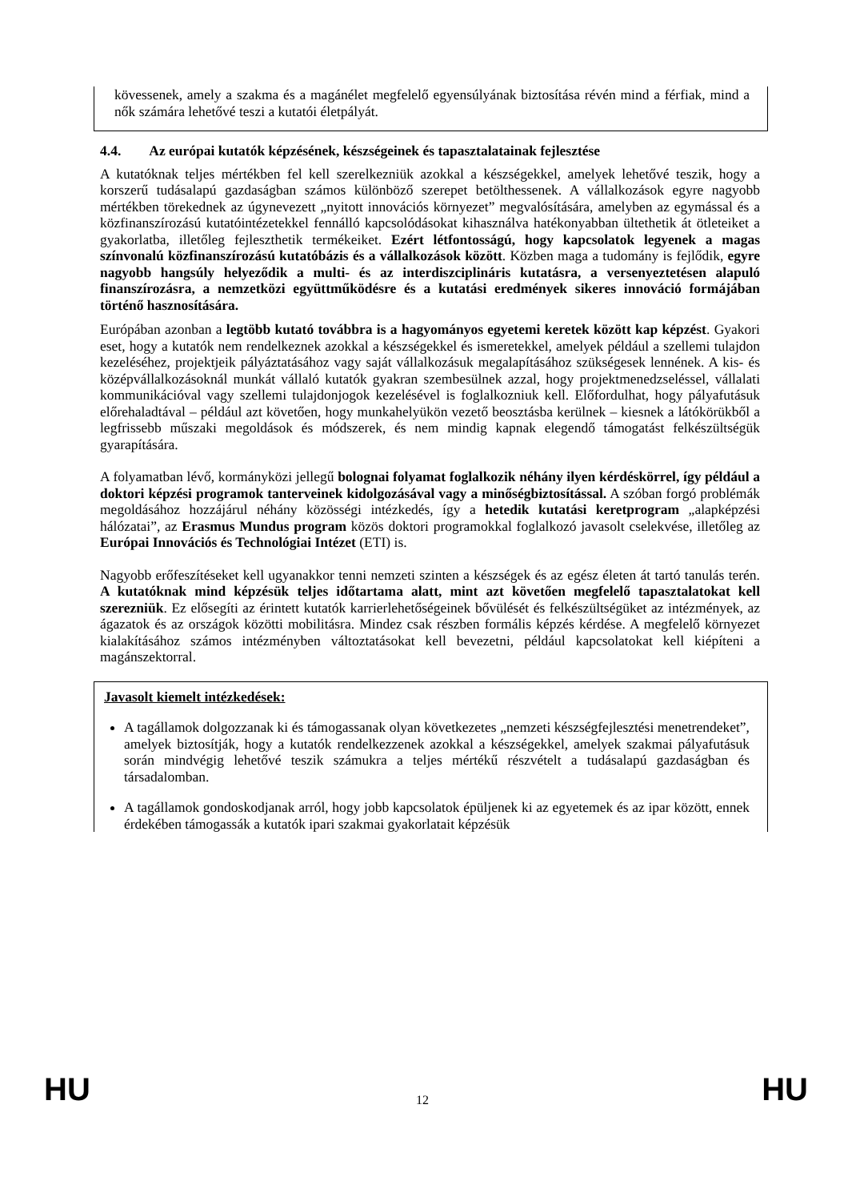kövessenek, amely a szakma és a magánélet megfelelő egyensúlyának biztosítása révén mind a férfiak, mind a nők számára lehetővé teszi a kutatói életpályát.
4.4. Az európai kutatók képzésének, készségeinek és tapasztalatainak fejlesztése
A kutatóknak teljes mértékben fel kell szerelkezniük azokkal a készségekkel, amelyek lehetővé teszik, hogy a korszerű tudásalapú gazdaságban számos különböző szerepet betölthessenek. A vállalkozások egyre nagyobb mértékben törekednek az úgynevezett „nyitott innovációs környezet” megvalósítására, amelyben az egymással és a közfinanszírozású kutatóintézetekkel fennálló kapcsolódásokat kihasználva hatékonyabban ültethetik át ötleteiket a gyakorlatba, illetőleg fejleszthetik termékeiket. Ezért létfontosságú, hogy kapcsolatok legyenek a magas színvonalú közfinanszírozású kutatóbázis és a vállalkozások között. Közben maga a tudomány is fejlődik, egyre nagyobb hangsúly helyeződik a multi- és az interdiszciplináris kutatásra, a versenyeztetésen alapuló finanszírozásra, a nemzetközi együttműködésre és a kutatási eredmények sikeres innováció formájában történő hasznosítására.
Európában azonban a legtöbb kutató továbbra is a hagyományos egyetemi keretek között kap képzést. Gyakori eset, hogy a kutatók nem rendelkeznek azokkal a készségekkel és ismeretekkel, amelyek például a szellemi tulajdon kezeléséhez, projektjeik pályáztatásához vagy saját vállalkozásuk megalapításához szükségesek lennének. A kis- és középvállalkozásoknál munkát vállaló kutatók gyakran szembesülnek azzal, hogy projektmenedzseléssel, vállalati kommunikációval vagy szellemi tulajdonjogok kezelésével is foglalkozniuk kell. Előfordulhat, hogy pályafutásuk előrehaladtával – például azt követően, hogy munkahelyükön vezető beosztásba kerülnek – kiesnek a látókörükből a legfrissebb műszaki megoldások és módszerek, és nem mindig kapnak elegendő támogatást felkészültségük gyarapítására.
A folyamatban lévő, kormányközi jellegű bolognai folyamat foglalkozik néhány ilyen kérdéskörrel, így például a doktori képzési programok tanterveinek kidolgozásával vagy a minőségbiztosítással. A szóban forgó problémák megoldásához hozzájárul néhány közösségi intézkedés, így a hetedik kutatási keretprogram „alapképzési hálózatai”, az Erasmus Mundus program közös doktori programokkal foglalkozó javasolt cselekvése, illetőleg az Európai Innovációs és Technológiai Intézet (ETI) is.
Nagyobb erőfeszítéseket kell ugyanakkor tenni nemzeti szinten a készségek és az egész életen át tartó tanulás terén. A kutatóknak mind képzésük teljes időtartama alatt, mint azt követően megfelelő tapasztalatokat kell szerezniük. Ez elősegíti az érintett kutatók karrierlehetőségeinek bővülését és felkészültségüket az intézmények, az ágazatok és az országok közötti mobilitásra. Mindez csak részben formális képzés kérdése. A megfelelő környezet kialakításához számos intézményben változtatásokat kell bevezetni, például kapcsolatokat kell kiépíteni a magánszektorral.
Javasolt kiemelt intézkedések:
A tagállamok dolgozzanak ki és támogassanak olyan következetes „nemzeti készségfejlesztési menetrendeket”, amelyek biztosítják, hogy a kutatók rendelkezzenek azokkal a készségekkel, amelyek szakmai pályafutásuk során mindvégig lehetővé teszik számukra a teljes mértékű részvételt a tudásalapú gazdaságban és társadalomban.
A tagállamok gondoskodjanak arról, hogy jobb kapcsolatok épüljenek ki az egyetemek és az ipar között, ennek érdekében támogassák a kutatók ipari szakmai gyakorlatait képzésük
HU 12 HU